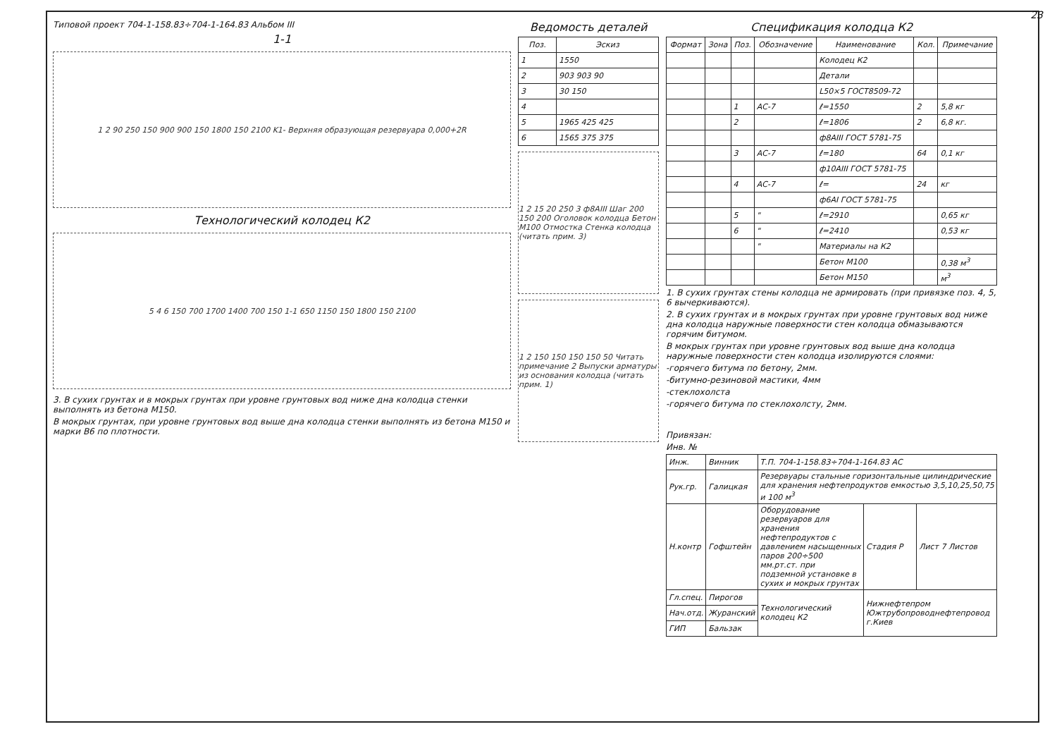Типовой проект 704-1-158.83÷704-1-164.83 Альбом III
1-1
1 2 90 250 150 900 900 150 1800 150 2100 K1- Верхняя образующая резервуара 0,000+2R
Технологический колодец К2
5 4 6 150 700 1700 1400 700 150 1-1 650 1150 150 1800 150 2100
3. В сухих грунтах и в мокрых грунтах при уровне грунтовых вод ниже дна колодца стенки выполнять из бетона М150.
В мокрых грунтах, при уровне грунтовых вод выше дна колодца стенки выполнять из бетона М150 и марки В6 по плотности.
Ведомость деталей
| Поз. | Эскиз |
| --- | --- |
| 1 | 1550 |
| 2 | 903 903 90 |
| 3 | 30 150 |
| 4 | |
| 5 | 1965 425 425 |
| 6 | 1565 375 375 |
1 2 15 20 250 3 ф8АIII Шаг 200 150 200 Оголовок колодца Бетон М100 Отмостка Стенка колодца (читать прим. 3)
1 2 150 150 150 150 50 Читать примечание 2 Выпуски арматуры из основания колодца (читать прим. 1)
Спецификация колодца К2
| Формат | Зона | Поз. | Обозначение | Наименование | Кол. | Примечание |
| --- | --- | --- | --- | --- | --- | --- |
| | | | | Колодец К2 | | |
| | | | | Детали | | |
| | | | | L50×5 ГОСТ8509-72 | | |
| | | 1 | АС-7 | ℓ=1550 | 2 | 5,8 кг |
| | | 2 | | ℓ=1806 | 2 | 6,8 кг. |
| | | | | ф8АIII ГОСТ 5781-75 | | |
| | | 3 | АС-7 | ℓ=180 | 64 | 0,1 кг |
| | | | | ф10АIII ГОСТ 5781-75 | | |
| | | 4 | АС-7 | ℓ= | 24 | кг |
| | | | | ф6АI ГОСТ 5781-75 | | |
| | | 5 | " | ℓ=2910 | | 0,65 кг |
| | | 6 | " | ℓ=2410 | | 0,53 кг |
| | | | " | Материалы на К2 | | |
| | | | | Бетон М100 | | 0,38 м<sup>3</sup> |
| | | | | Бетон М150 | | м<sup>3</sup> |
1. В сухих грунтах стены колодца не армировать (при привязке поз. 4, 5, 6 вычеркиваются).
2. В сухих грунтах и в мокрых грунтах при уровне грунтовых вод ниже дна колодца наружные поверхности стен колодца обмазываются горячим битумом.
В мокрых грунтах при уровне грунтовых вод выше дна колодца наружные поверхности стен колодца изолируются слоями:
-горячего битума по бетону, 2мм.
-битумно-резиновой мастики, 4мм
-стеклохолста
-горячего битума по стеклохолсту, 2мм.
Привязан:
Инв. №
| Инж. | Винник | Т.П. 704-1-158.83÷704-1-164.83 АС | | |
| Рук.гр. | Галицкая | Резервуары стальные горизонтальные цилиндрические для хранения нефтепродуктов емкостью 3,5,10,25,50,75 и 100 м<sup>3</sup> | | |
| Н.контр | Гофштейн | Оборудование резервуаров для хранения нефтепродуктов с давлением насыщенных паров 200÷500 мм.рт.ст. при подземной установке в сухих и мокрых грунтах | Стадия Р | Лист 7 Листов |
| Гл.спец. | Пирогов | Технологический колодец К2 | Нижнефтепром Южтрубопроводнефтепровод г.Киев | |
| Нач.отд. | Журанский | | | |
| ГИП | Бальзак | | | |
23